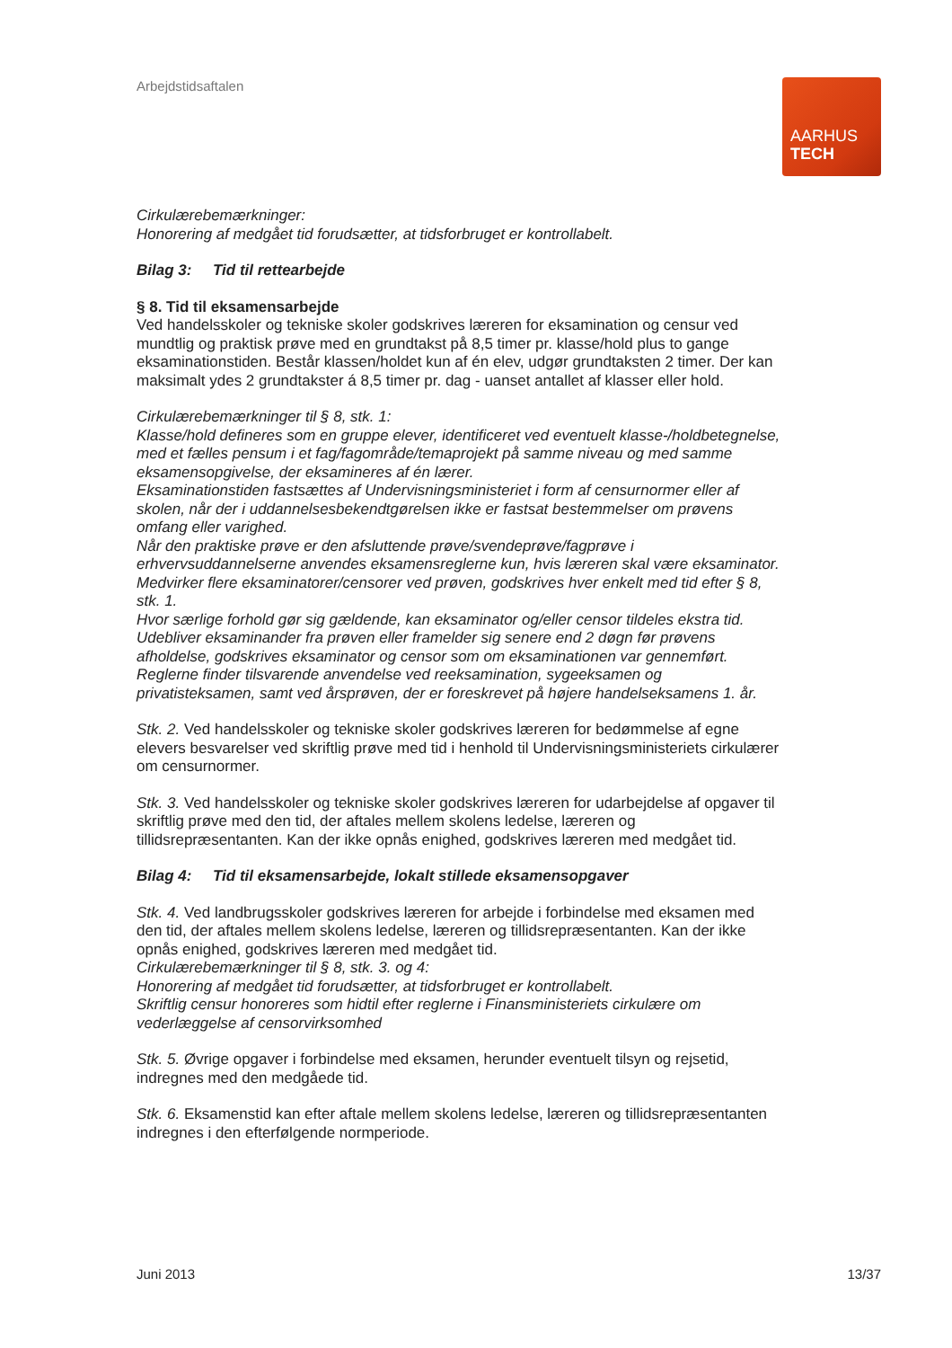Arbejdstidsaftalen
AARHUS
TECH
Cirkulærebemærkninger:
Honorering af medgået tid forudsætter, at tidsforbruget er kontrollabelt.
Bilag 3: Tid til rettearbejde
§ 8. Tid til eksamensarbejde
Ved handelsskoler og tekniske skoler godskrives læreren for eksamination og censur ved mundtlig og praktisk prøve med en grundtakst på 8,5 timer pr. klasse/hold plus to gange eksaminationstiden. Består klassen/holdet kun af én elev, udgør grundtaksten 2 timer. Der kan maksimalt ydes 2 grundtakster á 8,5 timer pr. dag - uanset antallet af klasser eller hold.
Cirkulærebemærkninger til § 8, stk. 1:
Klasse/hold defineres som en gruppe elever, identificeret ved eventuelt klasse-/holdbetegnelse, med et fælles pensum i et fag/fagområde/temaprojekt på samme niveau og med samme eksamensopgivelse, der eksamineres af én lærer.
Eksaminationstiden fastsættes af Undervisningsministeriet i form af censurnormer eller af skolen, når der i uddannelsesbekendtgørelsen ikke er fastsat bestemmelser om prøvens omfang eller varighed.
Når den praktiske prøve er den afsluttende prøve/svendeprøve/fagprøve i erhvervsuddannelserne anvendes eksamensreglerne kun, hvis læreren skal være eksaminator.
Medvirker flere eksaminatorer/censorer ved prøven, godskrives hver enkelt med tid efter § 8, stk. 1.
Hvor særlige forhold gør sig gældende, kan eksaminator og/eller censor tildeles ekstra tid.
Udebliver eksaminander fra prøven eller framelder sig senere end 2 døgn før prøvens afholdelse, godskrives eksaminator og censor som om eksaminationen var gennemført.
Reglerne finder tilsvarende anvendelse ved reeksamination, sygeeksamen og privatisteksamen, samt ved årsprøven, der er foreskrevet på højere handelseksamens 1. år.
Stk. 2. Ved handelsskoler og tekniske skoler godskrives læreren for bedømmelse af egne elevers besvarelser ved skriftlig prøve med tid i henhold til Undervisningsministeriets cirkulærer om censurnormer.
Stk. 3. Ved handelsskoler og tekniske skoler godskrives læreren for udarbejdelse af opgaver til skriftlig prøve med den tid, der aftales mellem skolens ledelse, læreren og tillidsrepræsentanten. Kan der ikke opnås enighed, godskrives læreren med medgået tid.
Bilag 4: Tid til eksamensarbejde, lokalt stillede eksamensopgaver
Stk. 4. Ved landbrugsskoler godskrives læreren for arbejde i forbindelse med eksamen med den tid, der aftales mellem skolens ledelse, læreren og tillidsrepræsentanten. Kan der ikke opnås enighed, godskrives læreren med medgået tid.
Cirkulærebemærkninger til § 8, stk. 3. og 4:
Honorering af medgået tid forudsætter, at tidsforbruget er kontrollabelt.
Skriftlig censur honoreres som hidtil efter reglerne i Finansministeriets cirkulære om vederlæggelse af censorvirksomhed
Stk. 5. Øvrige opgaver i forbindelse med eksamen, herunder eventuelt tilsyn og rejsetid, indregnes med den medgåede tid.
Stk. 6. Eksamenstid kan efter aftale mellem skolens ledelse, læreren og tillidsrepræsentanten indregnes i den efterfølgende normperiode.
Juni 2013 13/37